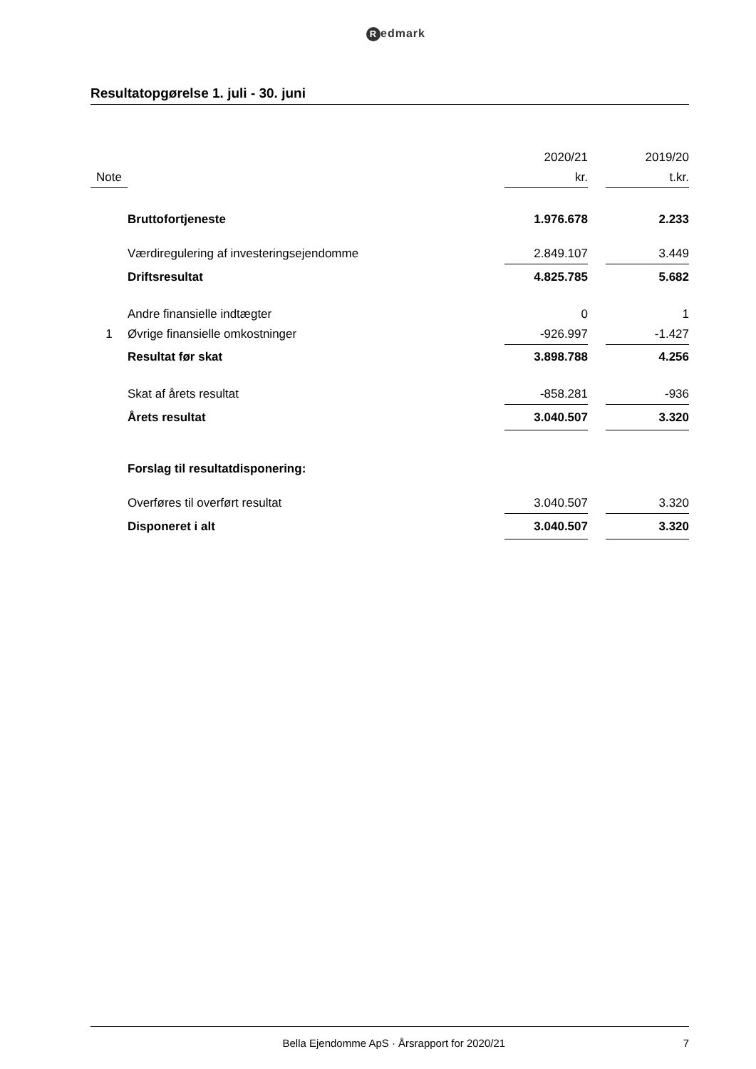Redmark
Resultatopgørelse 1. juli - 30. juni
| | | 2020/21 | | 2019/20 |
| --- | --- | --- | --- | --- |
| Note | | kr. | | t.kr. |
| | Bruttofortjeneste | 1.976.678 | | 2.233 |
| | Værdiregulering af investeringsejendomme | 2.849.107 | | 3.449 |
| | Driftsresultat | 4.825.785 | | 5.682 |
| | Andre finansielle indtægter | 0 | | 1 |
| 1 | Øvrige finansielle omkostninger | -926.997 | | -1.427 |
| | Resultat før skat | 3.898.788 | | 4.256 |
| | Skat af årets resultat | -858.281 | | -936 |
| | Årets resultat | 3.040.507 | | 3.320 |
| | Forslag til resultatdisponering: | | | |
| | Overføres til overført resultat | 3.040.507 | | 3.320 |
| | Disponeret i alt | 3.040.507 | | 3.320 |
Bella Ejendomme ApS · Årsrapport for 2020/21
7